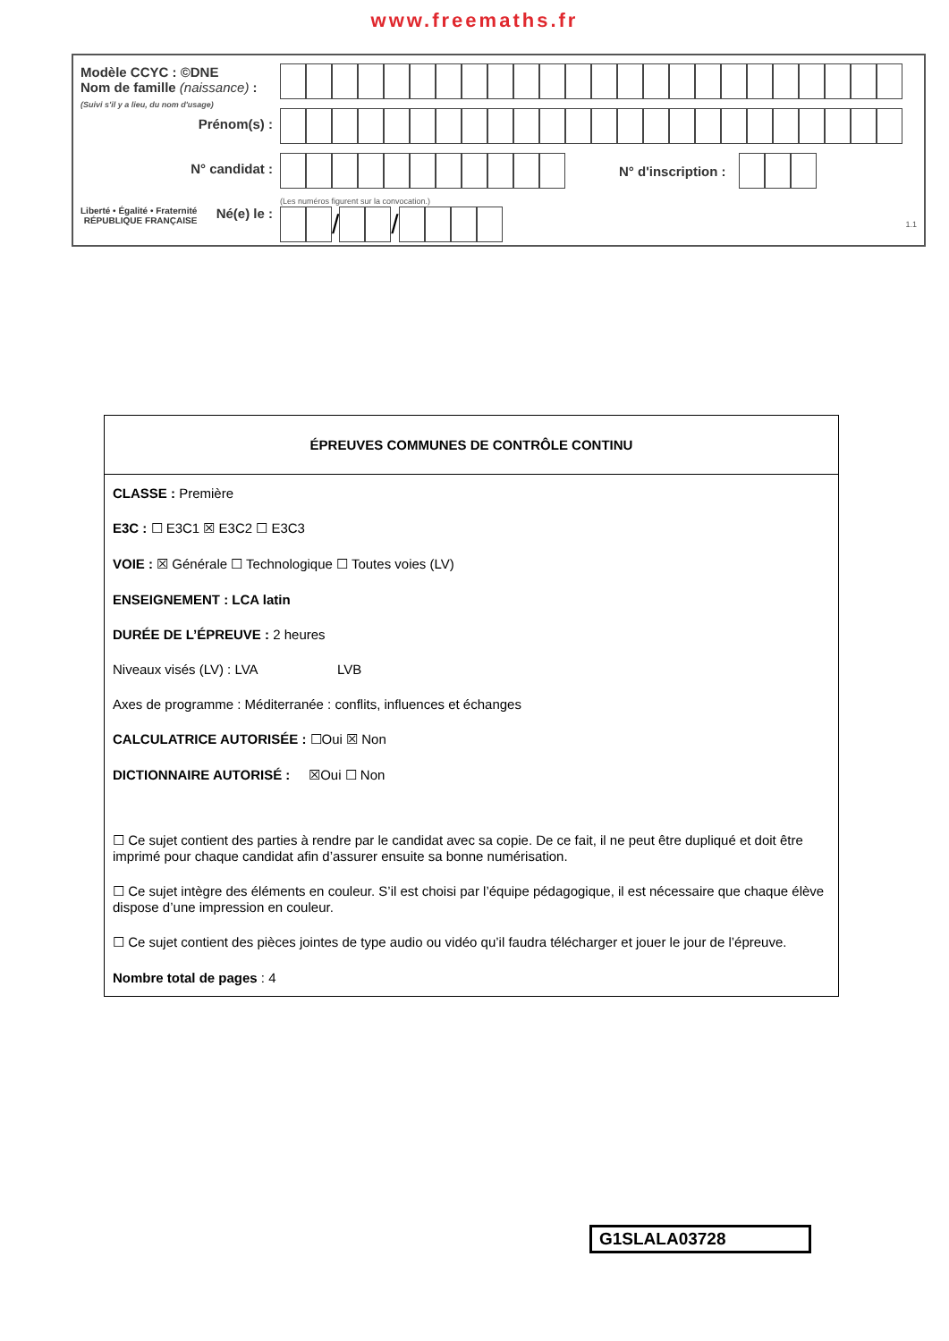www.freemaths.fr
Modèle CCYC : ©DNE
Nom de famille (naissance) :
(Suivi s'il y a lieu, du nom d'usage)
Prénom(s) :
N° candidat :
Liberté • Égalité • Fraternité
RÉPUBLIQUE FRANÇAISE Né(e) le :
N° d'inscription :
(Les numéros figurent sur la convocation.)
/ /
1.1
ÉPREUVES COMMUNES DE CONTRÔLE CONTINU
CLASSE : Première
E3C : ☐ E3C1 ☒ E3C2 ☐ E3C3
VOIE : ☒ Générale ☐ Technologique ☐ Toutes voies (LV)
ENSEIGNEMENT : LCA latin
DURÉE DE L’ÉPREUVE : 2 heures
Niveaux visés (LV) : LVA LVB
Axes de programme : Méditerranée : conflits, influences et échanges
CALCULATRICE AUTORISÉE : ☐Oui ☒ Non
DICTIONNAIRE AUTORISÉ : ☒Oui ☐ Non
☐ Ce sujet contient des parties à rendre par le candidat avec sa copie. De ce fait, il ne peut être dupliqué et doit être imprimé pour chaque candidat afin d’assurer ensuite sa bonne numérisation.
☐ Ce sujet intègre des éléments en couleur. S’il est choisi par l’équipe pédagogique, il est nécessaire que chaque élève dispose d’une impression en couleur.
☐ Ce sujet contient des pièces jointes de type audio ou vidéo qu’il faudra télécharger et jouer le jour de l’épreuve.
Nombre total de pages : 4
G1SLALA03728